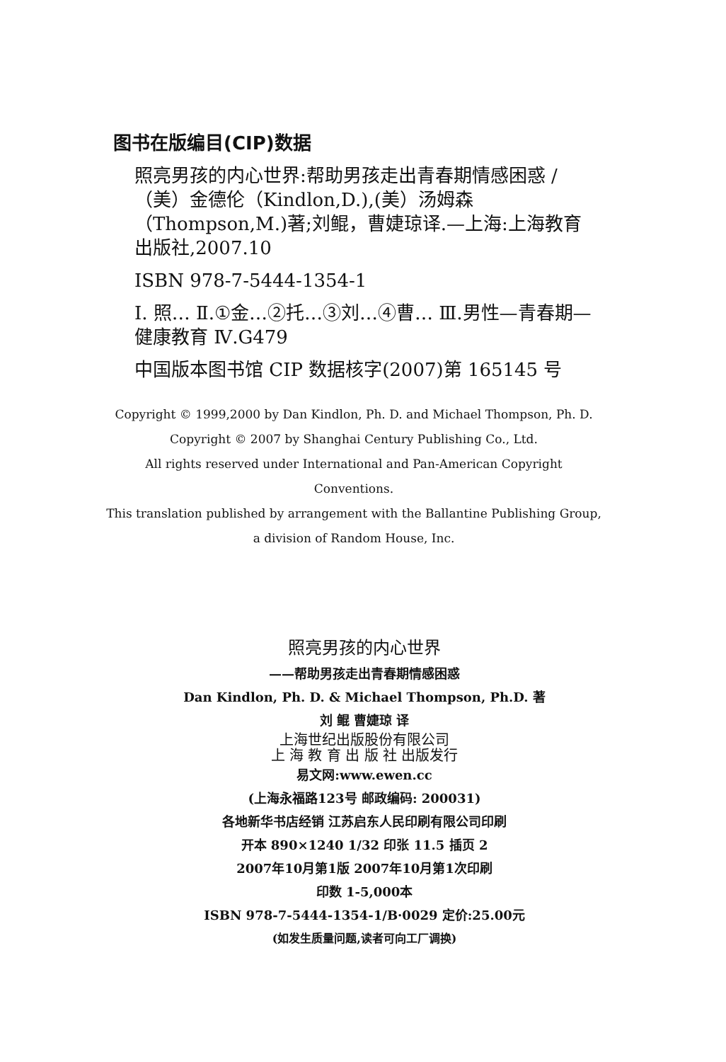图书在版编目(CIP)数据
照亮男孩的内心世界:帮助男孩走出青春期情感困惑 / （美）金德伦（Kindlon,D.),(美）汤姆森（Thompson,M.)著;刘鲲，曹婕琼译.—上海:上海教育出版社,2007.10
ISBN 978-7-5444-1354-1
Ⅰ. 照… Ⅱ.①金…②托…③刘…④曹… Ⅲ.男性—青春期—健康教育 Ⅳ.G479
中国版本图书馆 CIP 数据核字(2007)第 165145 号
Copyright © 1999,2000 by Dan Kindlon, Ph. D. and Michael Thompson, Ph. D.
Copyright © 2007 by Shanghai Century Publishing Co., Ltd.
All rights reserved under International and Pan-American Copyright Conventions.
This translation published by arrangement with the Ballantine Publishing Group,
a division of Random House, Inc.
照亮男孩的内心世界
——帮助男孩走出青春期情感困惑
Dan Kindlon, Ph. D. & Michael Thompson, Ph.D. 著
刘 鲲 曹婕琼 译
上海世纪出版股份有限公司
上 海 教 育 出 版 社 出版发行
易文网:www.ewen.cc
(上海永福路123号 邮政编码: 200031)
各地新华书店经销 江苏启东人民印刷有限公司印刷
开本 890×1240 1/32 印张 11.5 插页 2
2007年10月第1版 2007年10月第1次印刷
印数 1-5,000本
ISBN 978-7-5444-1354-1/B·0029 定价:25.00元
(如发生质量问题,读者可向工厂调换)